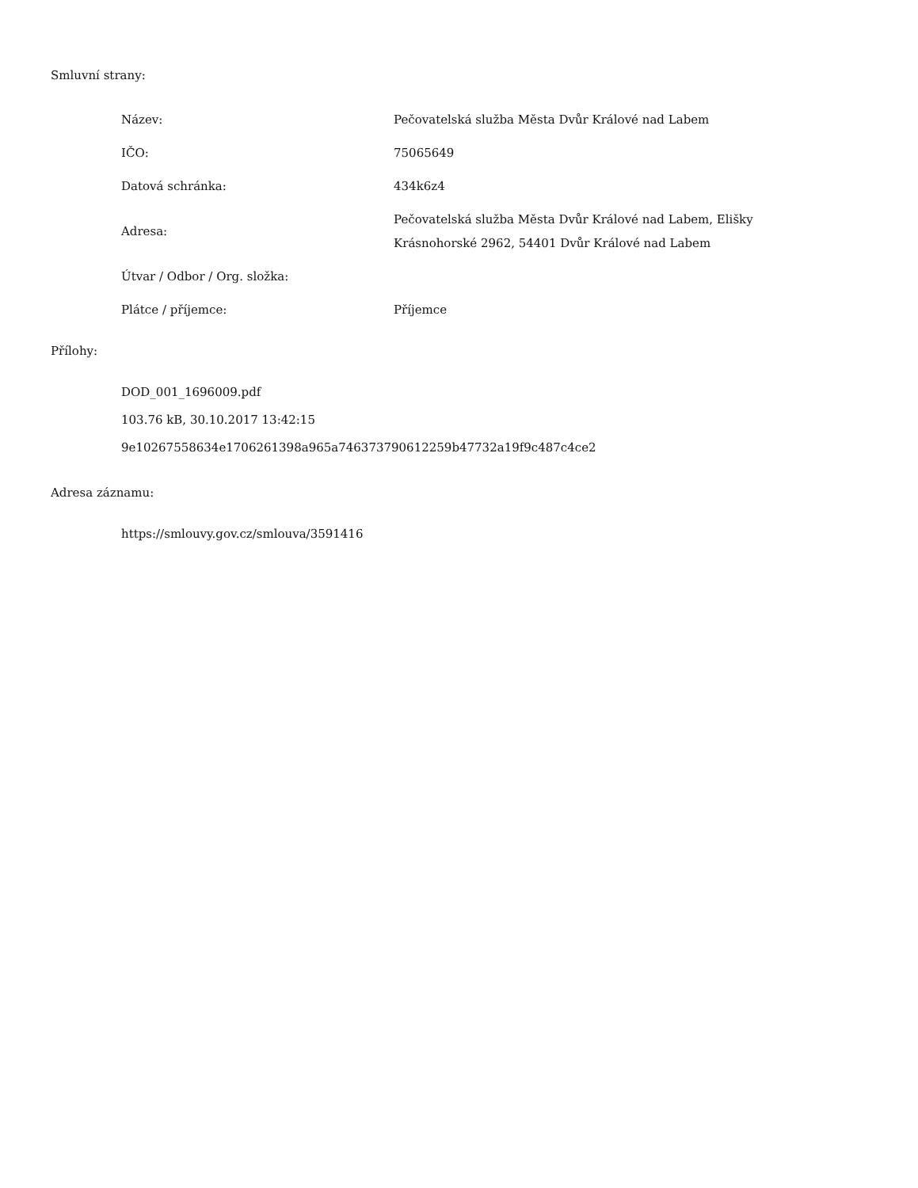Smluvní strany:
| Název: | Pečovatelská služba Města Dvůr Králové nad Labem |
| IČO: | 75065649 |
| Datová schránka: | 434k6z4 |
| Adresa: | Pečovatelská služba Města Dvůr Králové nad Labem, Elišky Krásnohorské 2962, 54401 Dvůr Králové nad Labem |
| Útvar / Odbor / Org. složka: | |
| Plátce / příjemce: | Příjemce |
Přílohy:
DOD_001_1696009.pdf
103.76 kB, 30.10.2017 13:42:15
9e10267558634e1706261398a965a746373790612259b47732a19f9c487c4ce2
Adresa záznamu:
https://smlouvy.gov.cz/smlouva/3591416